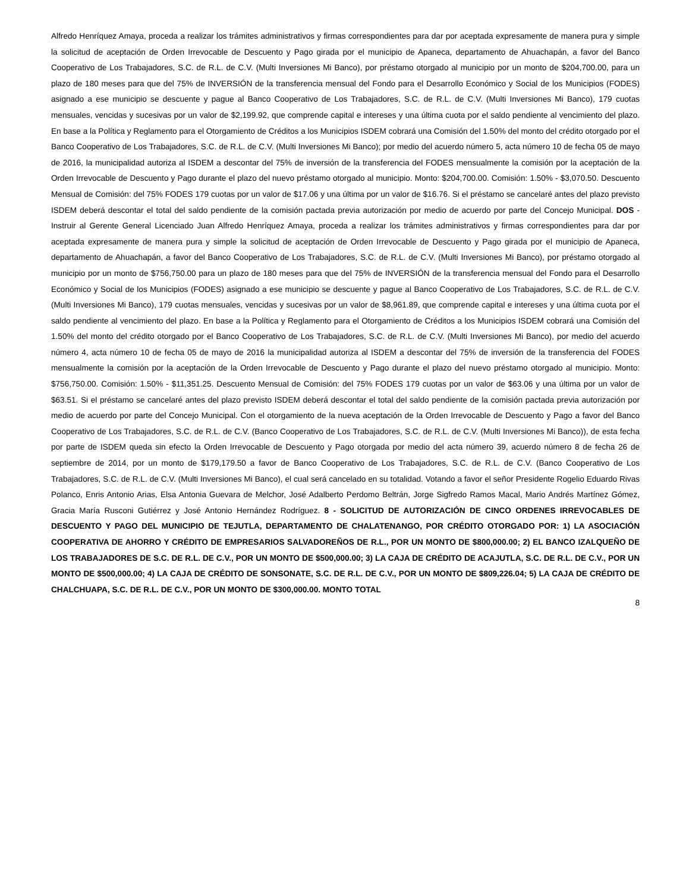Alfredo Henríquez Amaya, proceda a realizar los trámites administrativos y firmas correspondientes para dar por aceptada expresamente de manera pura y simple la solicitud de aceptación de Orden Irrevocable de Descuento y Pago girada por el municipio de Apaneca, departamento de Ahuachapán, a favor del Banco Cooperativo de Los Trabajadores, S.C. de R.L. de C.V. (Multi Inversiones Mi Banco), por préstamo otorgado al municipio por un monto de $204,700.00, para un plazo de 180 meses para que del 75% de INVERSIÓN de la transferencia mensual del Fondo para el Desarrollo Económico y Social de los Municipios (FODES) asignado a ese municipio se descuente y pague al Banco Cooperativo de Los Trabajadores, S.C. de R.L. de C.V. (Multi Inversiones Mi Banco), 179 cuotas mensuales, vencidas y sucesivas por un valor de $2,199.92, que comprende capital e intereses y una última cuota por el saldo pendiente al vencimiento del plazo. En base a la Política y Reglamento para el Otorgamiento de Créditos a los Municipios ISDEM cobrará una Comisión del 1.50% del monto del crédito otorgado por el Banco Cooperativo de Los Trabajadores, S.C. de R.L. de C.V. (Multi Inversiones Mi Banco); por medio del acuerdo número 5, acta número 10 de fecha 05 de mayo de 2016, la municipalidad autoriza al ISDEM a descontar del 75% de inversión de la transferencia del FODES mensualmente la comisión por la aceptación de la Orden Irrevocable de Descuento y Pago durante el plazo del nuevo préstamo otorgado al municipio. Monto: $204,700.00. Comisión: 1.50% - $3,070.50. Descuento Mensual de Comisión: del 75% FODES 179 cuotas por un valor de $17.06 y una última por un valor de $16.76. Si el préstamo se cancelaré antes del plazo previsto ISDEM deberá descontar el total del saldo pendiente de la comisión pactada previa autorización por medio de acuerdo por parte del Concejo Municipal. DOS - Instruir al Gerente General Licenciado Juan Alfredo Henríquez Amaya, proceda a realizar los trámites administrativos y firmas correspondientes para dar por aceptada expresamente de manera pura y simple la solicitud de aceptación de Orden Irrevocable de Descuento y Pago girada por el municipio de Apaneca, departamento de Ahuachapán, a favor del Banco Cooperativo de Los Trabajadores, S.C. de R.L. de C.V. (Multi Inversiones Mi Banco), por préstamo otorgado al municipio por un monto de $756,750.00 para un plazo de 180 meses para que del 75% de INVERSIÓN de la transferencia mensual del Fondo para el Desarrollo Económico y Social de los Municipios (FODES) asignado a ese municipio se descuente y pague al Banco Cooperativo de Los Trabajadores, S.C. de R.L. de C.V. (Multi Inversiones Mi Banco), 179 cuotas mensuales, vencidas y sucesivas por un valor de $8,961.89, que comprende capital e intereses y una última cuota por el saldo pendiente al vencimiento del plazo. En base a la Política y Reglamento para el Otorgamiento de Créditos a los Municipios ISDEM cobrará una Comisión del 1.50% del monto del crédito otorgado por el Banco Cooperativo de Los Trabajadores, S.C. de R.L. de C.V. (Multi Inversiones Mi Banco), por medio del acuerdo número 4, acta número 10 de fecha 05 de mayo de 2016 la municipalidad autoriza al ISDEM a descontar del 75% de inversión de la transferencia del FODES mensualmente la comisión por la aceptación de la Orden Irrevocable de Descuento y Pago durante el plazo del nuevo préstamo otorgado al municipio. Monto: $756,750.00. Comisión: 1.50% - $11,351.25. Descuento Mensual de Comisión: del 75% FODES 179 cuotas por un valor de $63.06 y una última por un valor de $63.51. Si el préstamo se cancelaré antes del plazo previsto ISDEM deberá descontar el total del saldo pendiente de la comisión pactada previa autorización por medio de acuerdo por parte del Concejo Municipal. Con el otorgamiento de la nueva aceptación de la Orden Irrevocable de Descuento y Pago a favor del Banco Cooperativo de Los Trabajadores, S.C. de R.L. de C.V. (Banco Cooperativo de Los Trabajadores, S.C. de R.L. de C.V. (Multi Inversiones Mi Banco)), de esta fecha por parte de ISDEM queda sin efecto la Orden Irrevocable de Descuento y Pago otorgada por medio del acta número 39, acuerdo número 8 de fecha 26 de septiembre de 2014, por un monto de $179,179.50 a favor de Banco Cooperativo de Los Trabajadores, S.C. de R.L. de C.V. (Banco Cooperativo de Los Trabajadores, S.C. de R.L. de C.V. (Multi Inversiones Mi Banco), el cual será cancelado en su totalidad. Votando a favor el señor Presidente Rogelio Eduardo Rivas Polanco, Enris Antonio Arias, Elsa Antonia Guevara de Melchor, José Adalberto Perdomo Beltrán, Jorge Sigfredo Ramos Macal, Mario Andrés Martínez Gómez, Gracia María Rusconi Gutiérrez y José Antonio Hernández Rodríguez. 8 - SOLICITUD DE AUTORIZACIÓN DE CINCO ORDENES IRREVOCABLES DE DESCUENTO Y PAGO DEL MUNICIPIO DE TEJUTLA, DEPARTAMENTO DE CHALATENANGO, POR CRÉDITO OTORGADO POR: 1) LA ASOCIACIÓN COOPERATIVA DE AHORRO Y CRÉDITO DE EMPRESARIOS SALVADOREÑOS DE R.L., POR UN MONTO DE $800,000.00; 2) EL BANCO IZALQUEÑO DE LOS TRABAJADORES DE S.C. DE R.L. DE C.V., POR UN MONTO DE $500,000.00; 3) LA CAJA DE CRÉDITO DE ACAJUTLA, S.C. DE R.L. DE C.V., POR UN MONTO DE $500,000.00; 4) LA CAJA DE CRÉDITO DE SONSONATE, S.C. DE R.L. DE C.V., POR UN MONTO DE $809,226.04; 5) LA CAJA DE CRÉDITO DE CHALCHUAPA, S.C. DE R.L. DE C.V., POR UN MONTO DE $300,000.00. MONTO TOTAL
8